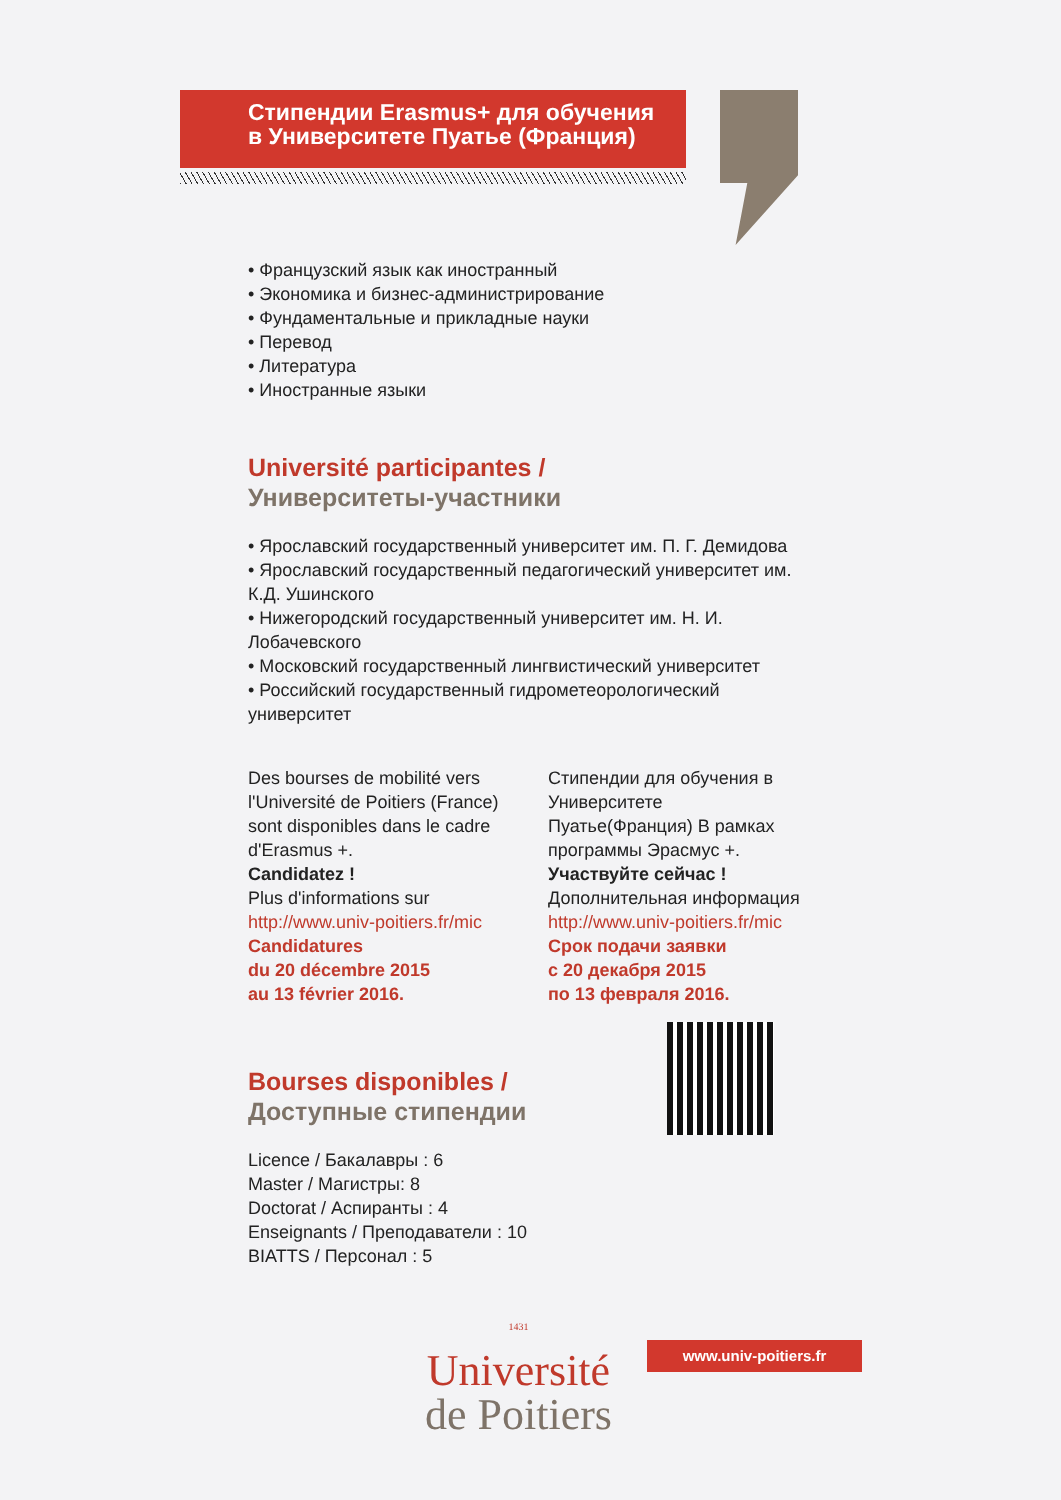Стипендии Erasmus+ для обучения
в Университете Пуатье (Франция)
• Французский язык как иностранный
• Экономика и бизнес-администрирование
• Фундаментальные и прикладные науки
• Перевод
• Литература
• Иностранные языки
Université participantes /
Университеты-участники
• Ярославский государственный университет им. П. Г. Демидова
• Ярославский государственный педагогический университет им. К.Д. Ушинского
• Нижегородский государственный университет им. Н. И. Лобачевского
• Московский государственный лингвистический университет
• Российский государственный гидрометеорологический университет
Des bourses de mobilité vers l'Université de Poitiers (France) sont disponibles dans le cadre d'Erasmus +.
Candidatez !
Plus d'informations sur
http://www.univ-poitiers.fr/mic
Candidatures
du 20 décembre 2015
au 13 février 2016.
Стипендии для обучения в Университете Пуатье(Франция) В рамках программы Эрасмус +.
Участвуйте сейчас !
Дополнительная информация
http://www.univ-poitiers.fr/mic
Срок подачи заявки
с 20 декабря 2015
по 13 февраля 2016.
Bourses disponibles /
Доступные стипендии
Licence / Бакалавры : 6
Master / Магистры: 8
Doctorat / Аспиранты : 4
Enseignants / Преподаватели : 10
BIATTS / Персонал : 5
1431
Université
de Poitiers
www.univ-poitiers.fr